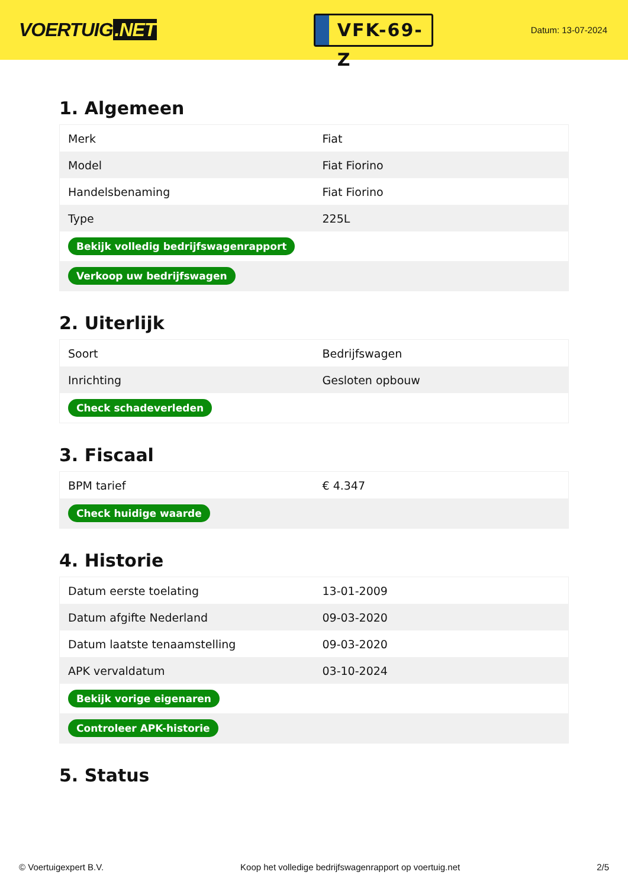VOERTUIG.NET
VFK-69-Z
Datum: 13-07-2024
1. Algemeen
| Merk | Fiat |
| Model | Fiat Fiorino |
| Handelsbenaming | Fiat Fiorino |
| Type | 225L |
| Bekijk volledig bedrijfswagenrapport | |
| Verkoop uw bedrijfswagen | |
2. Uiterlijk
| Soort | Bedrijfswagen |
| Inrichting | Gesloten opbouw |
| Check schadeverleden | |
3. Fiscaal
| BPM tarief | € 4.347 |
| Check huidige waarde | |
4. Historie
| Datum eerste toelating | 13-01-2009 |
| Datum afgifte Nederland | 09-03-2020 |
| Datum laatste tenaamstelling | 09-03-2020 |
| APK vervaldatum | 03-10-2024 |
| Bekijk vorige eigenaren | |
| Controleer APK-historie | |
5. Status
© Voertuigexpert B.V. Koop het volledige bedrijfswagenrapport op voertuig.net 2/5